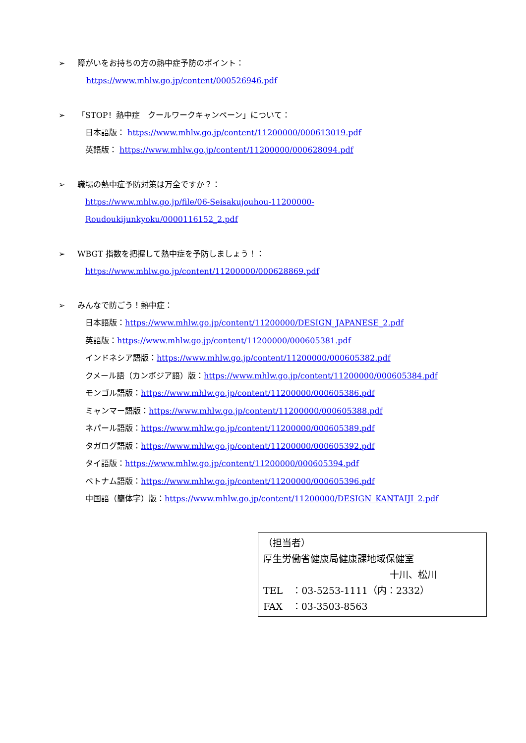➢ 障がいをお持ちの方の熱中症予防のポイント：
https://www.mhlw.go.jp/content/000526946.pdf
➢ 「STOP！熱中症　クールワークキャンペーン」について：
日本語版： https://www.mhlw.go.jp/content/11200000/000613019.pdf
英語版： https://www.mhlw.go.jp/content/11200000/000628094.pdf
➢ 職場の熱中症予防対策は万全ですか？：
https://www.mhlw.go.jp/file/06-Seisakujouhou-11200000-
Roudoukijunkyoku/0000116152_2.pdf
➢ WBGT 指数を把握して熱中症を予防しましょう！：
https://www.mhlw.go.jp/content/11200000/000628869.pdf
➢ みんなで防ごう！熱中症：
日本語版：https://www.mhlw.go.jp/content/11200000/DESIGN_JAPANESE_2.pdf
英語版：https://www.mhlw.go.jp/content/11200000/000605381.pdf
インドネシア語版：https://www.mhlw.go.jp/content/11200000/000605382.pdf
クメール語（カンボジア語）版：https://www.mhlw.go.jp/content/11200000/000605384.pdf
モンゴル語版：https://www.mhlw.go.jp/content/11200000/000605386.pdf
ミャンマー語版：https://www.mhlw.go.jp/content/11200000/000605388.pdf
ネパール語版：https://www.mhlw.go.jp/content/11200000/000605389.pdf
タガログ語版：https://www.mhlw.go.jp/content/11200000/000605392.pdf
タイ語版：https://www.mhlw.go.jp/content/11200000/000605394.pdf
ベトナム語版：https://www.mhlw.go.jp/content/11200000/000605396.pdf
中国語（簡体字）版：https://www.mhlw.go.jp/content/11200000/DESIGN_KANTAIJI_2.pdf
（担当者）
厚生労働省健康局健康課地域保健室
十川、松川
TEL　：03-5253-1111（内：2332）
FAX　：03-3503-8563